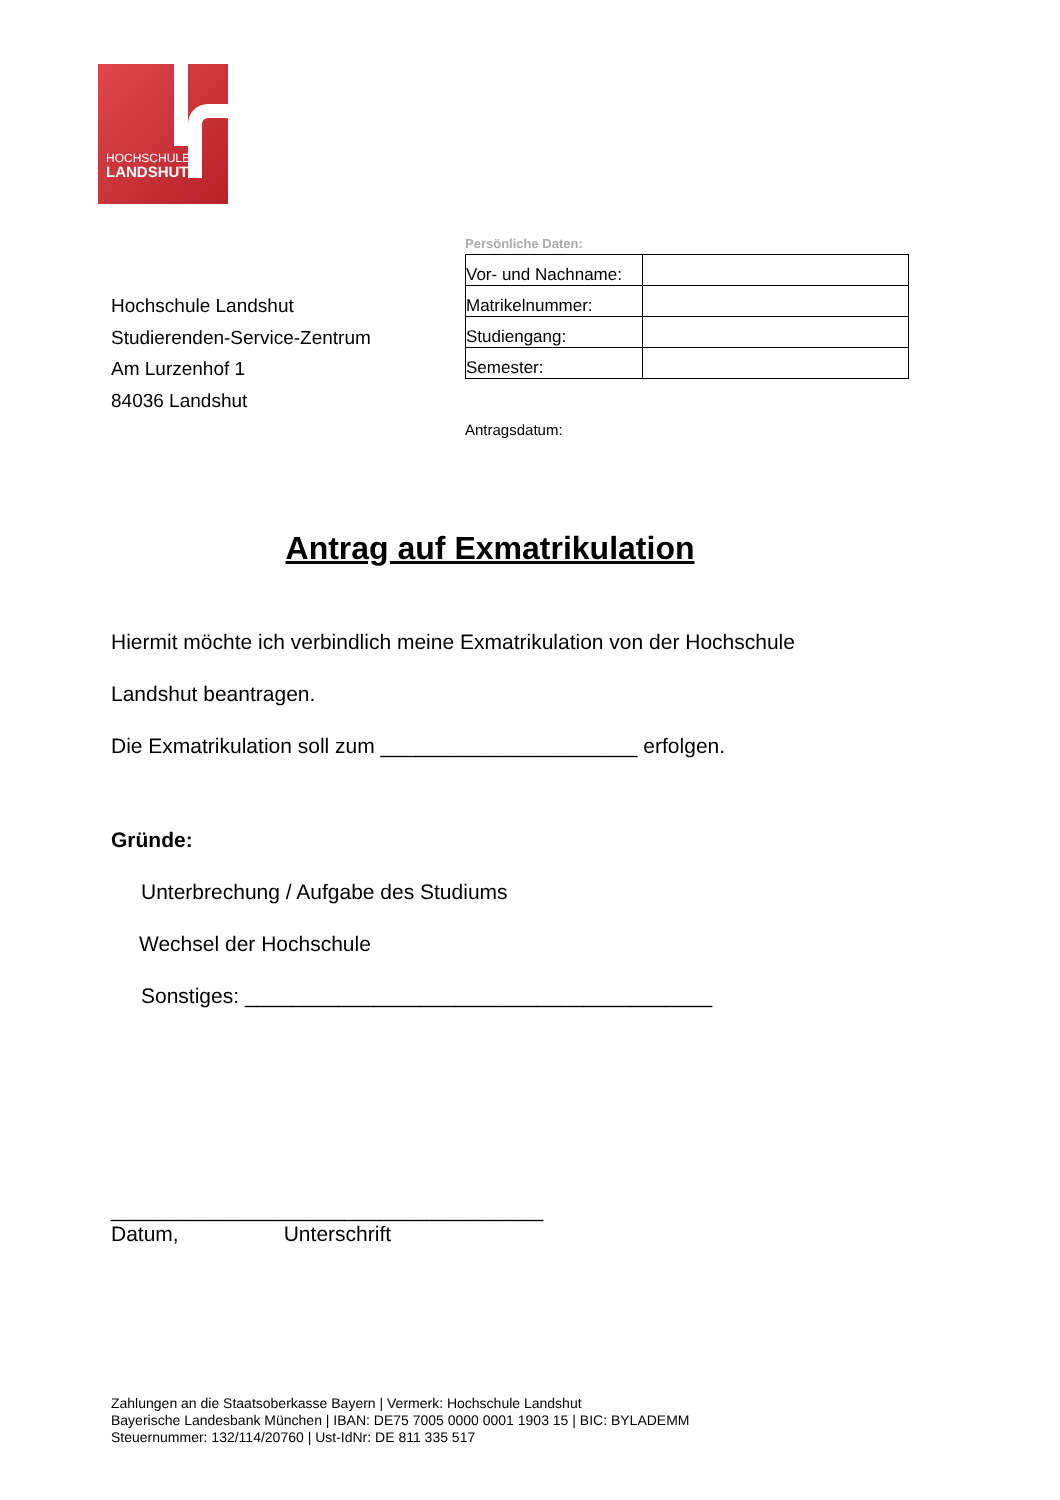HOCHSCHULE
LANDSHUT
Hochschule Landshut
Studierenden-Service-Zentrum
Am Lurzenhof 1
84036 Landshut
Persönliche Daten:
| Vor- und Nachname: | |
| Matrikelnummer: | |
| Studiengang: | |
| Semester: | |
Antragsdatum:
Antrag auf Exmatrikulation
Hiermit möchte ich verbindlich meine Exmatrikulation von der Hochschule
Landshut beantragen.
Die Exmatrikulation soll zum ______________________ erfolgen.
Gründe:
Unterbrechung / Aufgabe des Studiums
Wechsel der Hochschule
Sonstiges: ________________________________________
_____________________________________
Datum, Unterschrift
Zahlungen an die Staatsoberkasse Bayern | Vermerk: Hochschule Landshut
Bayerische Landesbank München | IBAN: DE75 7005 0000 0001 1903 15 | BIC: BYLADEMM
Steuernummer: 132/114/20760 | Ust-IdNr: DE 811 335 517